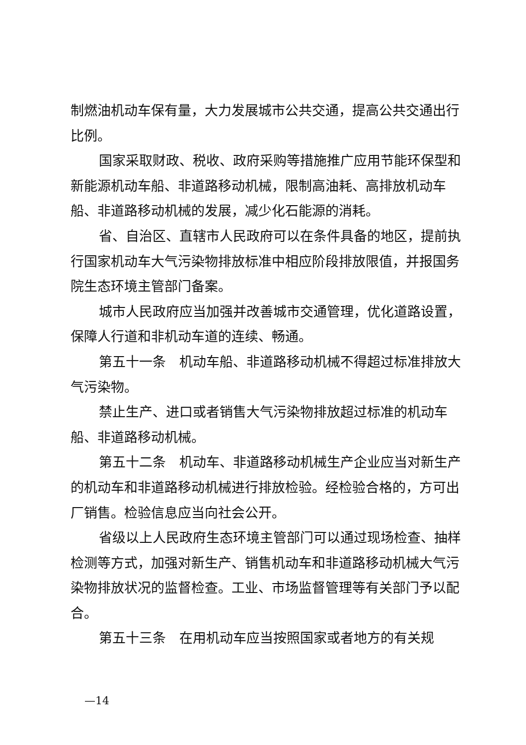制燃油机动车保有量，大力发展城市公共交通，提高公共交通出行比例。
国家采取财政、税收、政府采购等措施推广应用节能环保型和新能源机动车船、非道路移动机械，限制高油耗、高排放机动车船、非道路移动机械的发展，减少化石能源的消耗。
省、自治区、直辖市人民政府可以在条件具备的地区，提前执行国家机动车大气污染物排放标准中相应阶段排放限值，并报国务院生态环境主管部门备案。
城市人民政府应当加强并改善城市交通管理，优化道路设置，保障人行道和非机动车道的连续、畅通。
第五十一条　机动车船、非道路移动机械不得超过标准排放大气污染物。
禁止生产、进口或者销售大气污染物排放超过标准的机动车船、非道路移动机械。
第五十二条　机动车、非道路移动机械生产企业应当对新生产的机动车和非道路移动机械进行排放检验。经检验合格的，方可出厂销售。检验信息应当向社会公开。
省级以上人民政府生态环境主管部门可以通过现场检查、抽样检测等方式，加强对新生产、销售机动车和非道路移动机械大气污染物排放状况的监督检查。工业、市场监督管理等有关部门予以配合。
第五十三条　在用机动车应当按照国家或者地方的有关规
—14